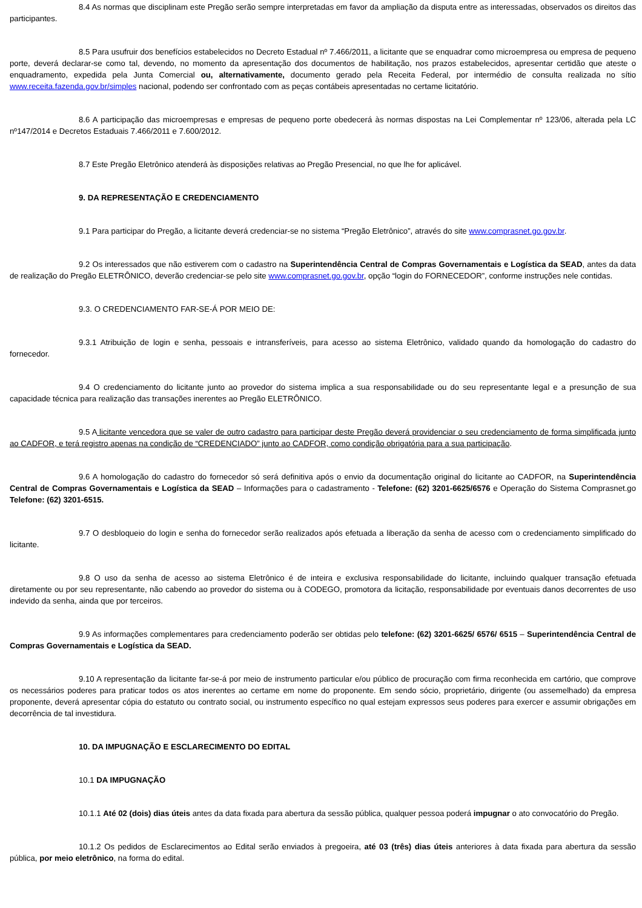8.4 As normas que disciplinam este Pregão serão sempre interpretadas em favor da ampliação da disputa entre as interessadas, observados os direitos das participantes.
8.5 Para usufruir dos benefícios estabelecidos no Decreto Estadual nº 7.466/2011, a licitante que se enquadrar como microempresa ou empresa de pequeno porte, deverá declarar-se como tal, devendo, no momento da apresentação dos documentos de habilitação, nos prazos estabelecidos, apresentar certidão que ateste o enquadramento, expedida pela Junta Comercial ou, alternativamente, documento gerado pela Receita Federal, por intermédio de consulta realizada no sítio www.receita.fazenda.gov.br/simples nacional, podendo ser confrontado com as peças contábeis apresentadas no certame licitatório.
8.6 A participação das microempresas e empresas de pequeno porte obedecerá às normas dispostas na Lei Complementar nº 123/06, alterada pela LC nº147/2014 e Decretos Estaduais 7.466/2011 e 7.600/2012.
8.7 Este Pregão Eletrônico atenderá às disposições relativas ao Pregão Presencial, no que lhe for aplicável.
9. DA REPRESENTAÇÃO E CREDENCIAMENTO
9.1 Para participar do Pregão, a licitante deverá credenciar-se no sistema “Pregão Eletrônico”, através do site www.comprasnet.go.gov.br.
9.2 Os interessados que não estiverem com o cadastro na Superintendência Central de Compras Governamentais e Logística da SEAD, antes da data de realização do Pregão ELETRÔNICO, deverão credenciar-se pelo site www.comprasnet.go.gov.br, opção “login do FORNECEDOR”, conforme instruções nele contidas.
9.3. O CREDENCIAMENTO FAR-SE-Á POR MEIO DE:
9.3.1 Atribuição de login e senha, pessoais e intransferíveis, para acesso ao sistema Eletrônico, validado quando da homologação do cadastro do fornecedor.
9.4 O credenciamento do licitante junto ao provedor do sistema implica a sua responsabilidade ou do seu representante legal e a presunção de sua capacidade técnica para realização das transações inerentes ao Pregão ELETRÔNICO.
9.5 A licitante vencedora que se valer de outro cadastro para participar deste Pregão deverá providenciar o seu credenciamento de forma simplificada junto ao CADFOR, e terá registro apenas na condição de “CREDENCIADO” junto ao CADFOR, como condição obrigatória para a sua participação.
9.6 A homologação do cadastro do fornecedor só será definitiva após o envio da documentação original do licitante ao CADFOR, na Superintendência Central de Compras Governamentais e Logística da SEAD – Informações para o cadastramento - Telefone: (62) 3201-6625/6576 e Operação do Sistema Comprasnet.go Telefone: (62) 3201-6515.
9.7 O desbloqueio do login e senha do fornecedor serão realizados após efetuada a liberação da senha de acesso com o credenciamento simplificado do licitante.
9.8 O uso da senha de acesso ao sistema Eletrônico é de inteira e exclusiva responsabilidade do licitante, incluindo qualquer transação efetuada diretamente ou por seu representante, não cabendo ao provedor do sistema ou à CODEGO, promotora da licitação, responsabilidade por eventuais danos decorrentes de uso indevido da senha, ainda que por terceiros.
9.9 As informações complementares para credenciamento poderão ser obtidas pelo telefone: (62) 3201-6625/ 6576/ 6515 – Superintendência Central de Compras Governamentais e Logística da SEAD.
9.10 A representação da licitante far-se-á por meio de instrumento particular e/ou público de procuração com firma reconhecida em cartório, que comprove os necessários poderes para praticar todos os atos inerentes ao certame em nome do proponente. Em sendo sócio, proprietário, dirigente (ou assemelhado) da empresa proponente, deverá apresentar cópia do estatuto ou contrato social, ou instrumento específico no qual estejam expressos seus poderes para exercer e assumir obrigações em decorrência de tal investidura.
10. DA IMPUGNAÇÃO E ESCLARECIMENTO DO EDITAL
10.1 DA IMPUGNAÇÃO
10.1.1 Até 02 (dois) dias úteis antes da data fixada para abertura da sessão pública, qualquer pessoa poderá impugnar o ato convocatório do Pregão.
10.1.2 Os pedidos de Esclarecimentos ao Edital serão enviados à pregoeira, até 03 (três) dias úteis anteriores à data fixada para abertura da sessão pública, por meio eletrônico, na forma do edital.